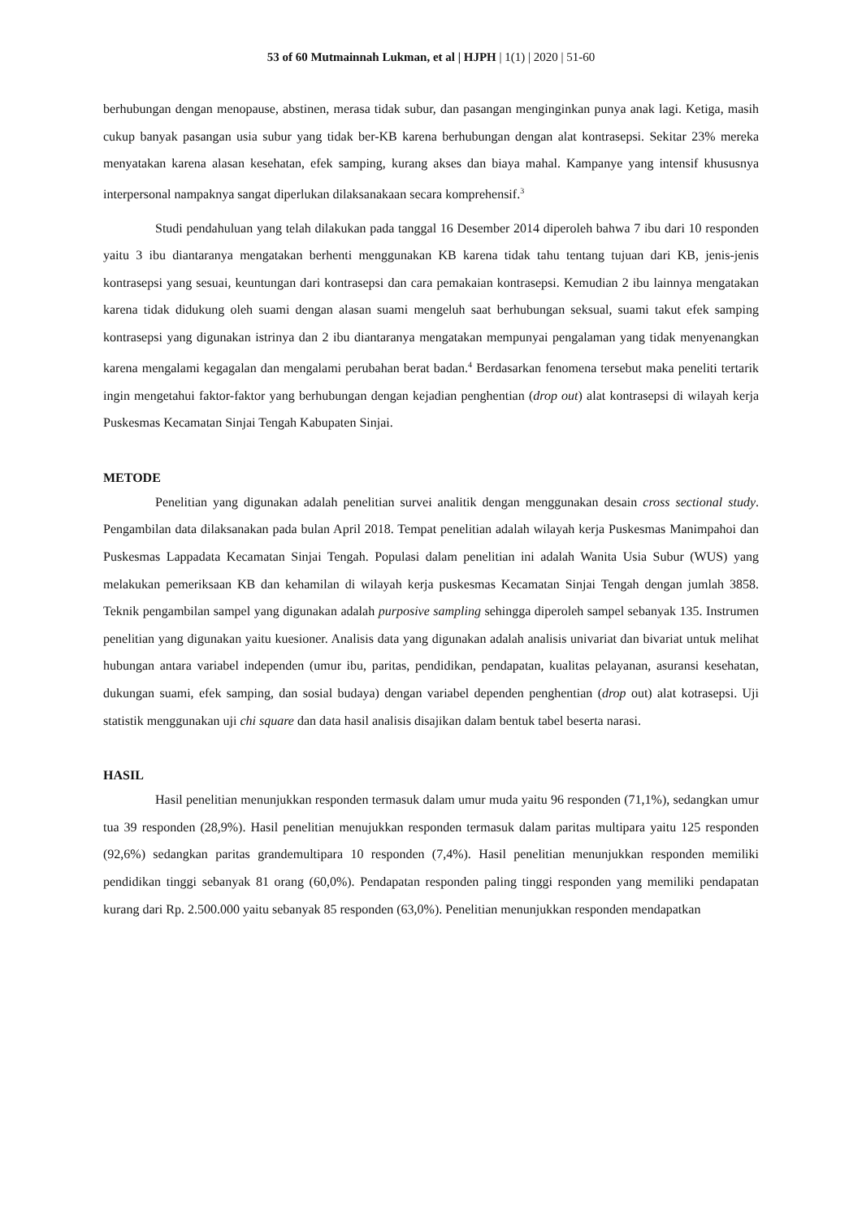53 of 60 Mutmainnah Lukman, et al | HJPH | 1(1) | 2020 | 51-60
berhubungan dengan menopause, abstinen, merasa tidak subur, dan pasangan menginginkan punya anak lagi. Ketiga, masih cukup banyak pasangan usia subur yang tidak ber-KB karena berhubungan dengan alat kontrasepsi. Sekitar 23% mereka menyatakan karena alasan kesehatan, efek samping, kurang akses dan biaya mahal. Kampanye yang intensif khususnya interpersonal nampaknya sangat diperlukan dilaksanakaan secara komprehensif.<sup>3</sup>
Studi pendahuluan yang telah dilakukan pada tanggal 16 Desember 2014 diperoleh bahwa 7 ibu dari 10 responden yaitu 3 ibu diantaranya mengatakan berhenti menggunakan KB karena tidak tahu tentang tujuan dari KB, jenis-jenis kontrasepsi yang sesuai, keuntungan dari kontrasepsi dan cara pemakaian kontrasepsi. Kemudian 2 ibu lainnya mengatakan karena tidak didukung oleh suami dengan alasan suami mengeluh saat berhubungan seksual, suami takut efek samping kontrasepsi yang digunakan istrinya dan 2 ibu diantaranya mengatakan mempunyai pengalaman yang tidak menyenangkan karena mengalami kegagalan dan mengalami perubahan berat badan.<sup>4</sup> Berdasarkan fenomena tersebut maka peneliti tertarik ingin mengetahui faktor-faktor yang berhubungan dengan kejadian penghentian (drop out) alat kontrasepsi di wilayah kerja Puskesmas Kecamatan Sinjai Tengah Kabupaten Sinjai.
METODE
Penelitian yang digunakan adalah penelitian survei analitik dengan menggunakan desain cross sectional study. Pengambilan data dilaksanakan pada bulan April 2018. Tempat penelitian adalah wilayah kerja Puskesmas Manimpahoi dan Puskesmas Lappadata Kecamatan Sinjai Tengah. Populasi dalam penelitian ini adalah Wanita Usia Subur (WUS) yang melakukan pemeriksaan KB dan kehamilan di wilayah kerja puskesmas Kecamatan Sinjai Tengah dengan jumlah 3858. Teknik pengambilan sampel yang digunakan adalah purposive sampling sehingga diperoleh sampel sebanyak 135. Instrumen penelitian yang digunakan yaitu kuesioner. Analisis data yang digunakan adalah analisis univariat dan bivariat untuk melihat hubungan antara variabel independen (umur ibu, paritas, pendidikan, pendapatan, kualitas pelayanan, asuransi kesehatan, dukungan suami, efek samping, dan sosial budaya) dengan variabel dependen penghentian (drop out) alat kotrasepsi. Uji statistik menggunakan uji chi square dan data hasil analisis disajikan dalam bentuk tabel beserta narasi.
HASIL
Hasil penelitian menunjukkan responden termasuk dalam umur muda yaitu 96 responden (71,1%), sedangkan umur tua 39 responden (28,9%). Hasil penelitian menujukkan responden termasuk dalam paritas multipara yaitu 125 responden (92,6%) sedangkan paritas grandemultipara 10 responden (7,4%). Hasil penelitian menunjukkan responden memiliki pendidikan tinggi sebanyak 81 orang (60,0%). Pendapatan responden paling tinggi responden yang memiliki pendapatan kurang dari Rp. 2.500.000 yaitu sebanyak 85 responden (63,0%). Penelitian menunjukkan responden mendapatkan